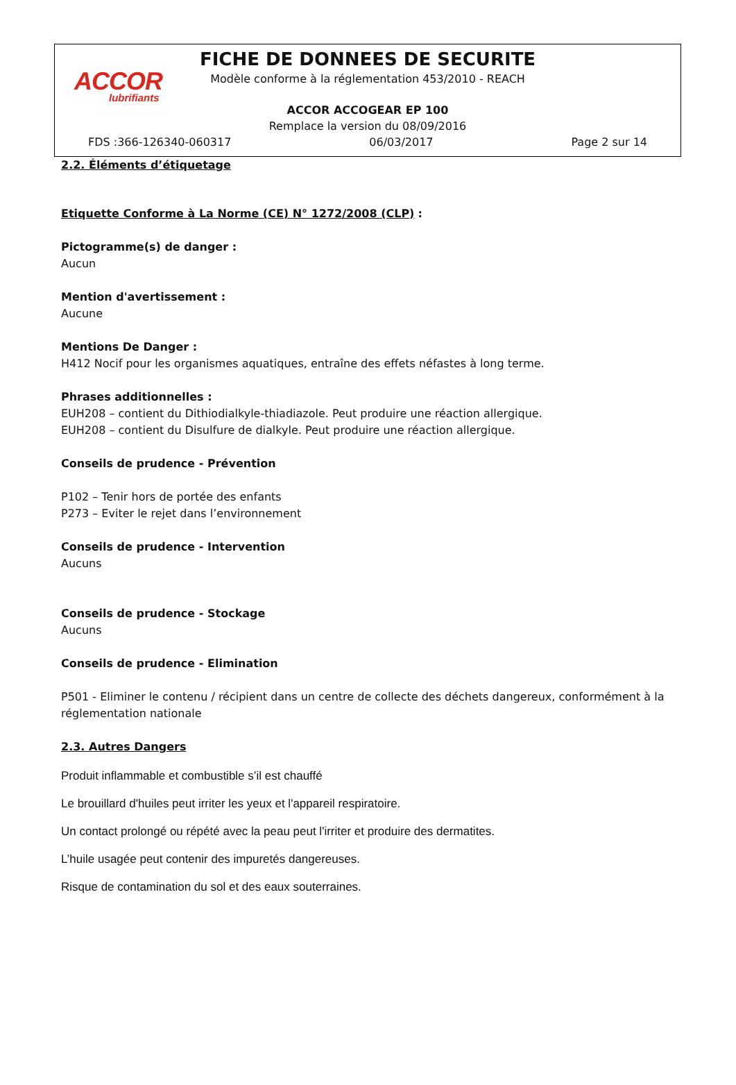ACCOR
lubrifiants
FICHE DE DONNEES DE SECURITE
Modèle conforme à la réglementation 453/2010 - REACH
ACCOR ACCOGEAR EP 100
Remplace la version du 08/09/2016
FDS :366-126340-060317 06/03/2017 Page 2 sur 14
2.2. Éléments d’étiquetage
Etiquette Conforme à La Norme (CE) N° 1272/2008 (CLP) :
Pictogramme(s) de danger :
Aucun
Mention d'avertissement :
Aucune
Mentions De Danger :
H412 Nocif pour les organismes aquatiques, entraîne des effets néfastes à long terme.
Phrases additionnelles :
EUH208 – contient du Dithiodialkyle-thiadiazole. Peut produire une réaction allergique.
EUH208 – contient du Disulfure de dialkyle. Peut produire une réaction allergique.
Conseils de prudence - Prévention
P102 – Tenir hors de portée des enfants
P273 – Eviter le rejet dans l’environnement
Conseils de prudence - Intervention
Aucuns
Conseils de prudence - Stockage
Aucuns
Conseils de prudence - Elimination
P501 - Eliminer le contenu / récipient dans un centre de collecte des déchets dangereux, conformément à la réglementation nationale
2.3. Autres Dangers
Produit inflammable et combustible s’il est chauffé
Le brouillard d'huiles peut irriter les yeux et l'appareil respiratoire.
Un contact prolongé ou répété avec la peau peut l'irriter et produire des dermatites.
L’huile usagée peut contenir des impuretés dangereuses.
Risque de contamination du sol et des eaux souterraines.